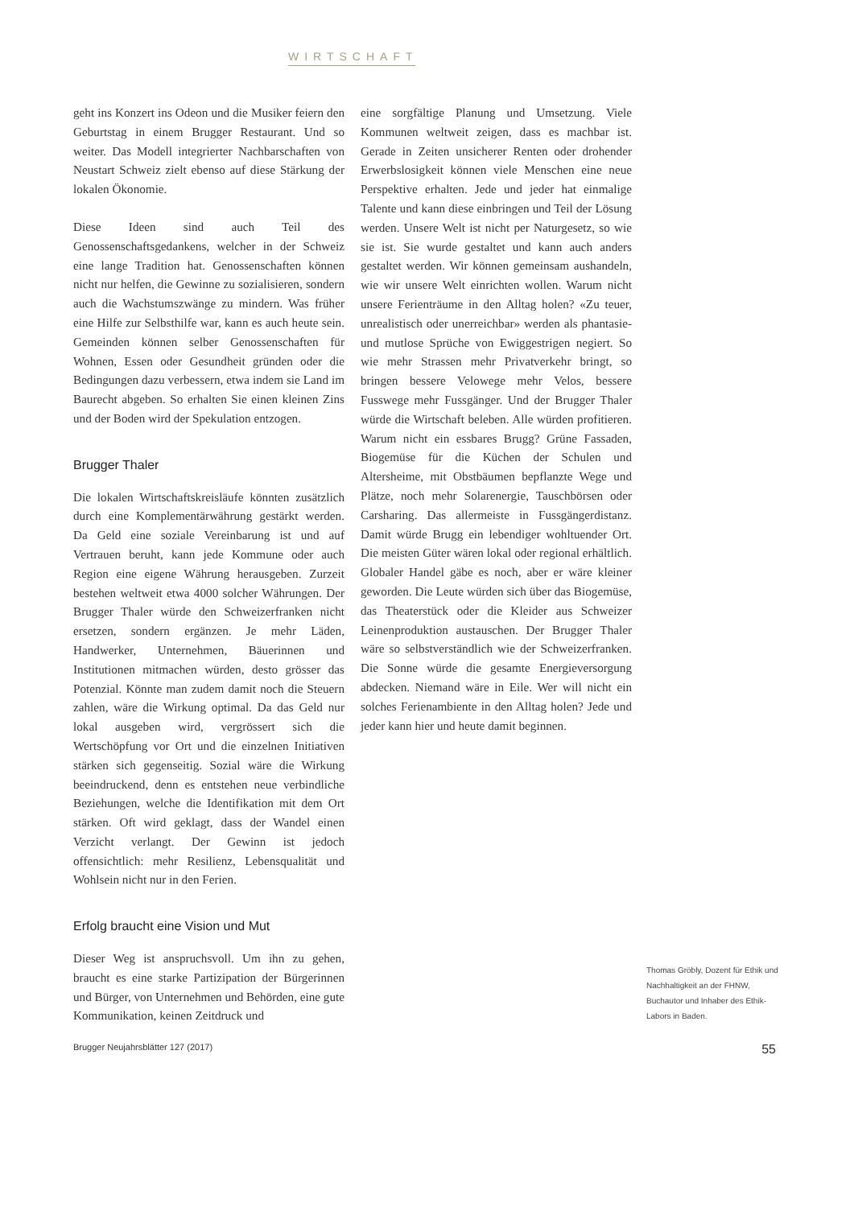WIRTSCHAFT
geht ins Konzert ins Odeon und die Musiker feiern den Geburtstag in einem Brugger Restaurant. Und so weiter. Das Modell integrierter Nachbarschaften von Neustart Schweiz zielt ebenso auf diese Stärkung der lokalen Ökonomie.
Diese Ideen sind auch Teil des Genossenschaftsgedankens, welcher in der Schweiz eine lange Tradition hat. Genossenschaften können nicht nur helfen, die Gewinne zu sozialisieren, sondern auch die Wachstumszwänge zu mindern. Was früher eine Hilfe zur Selbsthilfe war, kann es auch heute sein. Gemeinden können selber Genossenschaften für Wohnen, Essen oder Gesundheit gründen oder die Bedingungen dazu verbessern, etwa indem sie Land im Baurecht abgeben. So erhalten Sie einen kleinen Zins und der Boden wird der Spekulation entzogen.
Brugger Thaler
Die lokalen Wirtschaftskreisläufe könnten zusätzlich durch eine Komplementärwährung gestärkt werden. Da Geld eine soziale Vereinbarung ist und auf Vertrauen beruht, kann jede Kommune oder auch Region eine eigene Währung herausgeben. Zurzeit bestehen weltweit etwa 4000 solcher Währungen. Der Brugger Thaler würde den Schweizerfranken nicht ersetzen, sondern ergänzen. Je mehr Läden, Handwerker, Unternehmen, Bäuerinnen und Institutionen mitmachen würden, desto grösser das Potenzial. Könnte man zudem damit noch die Steuern zahlen, wäre die Wirkung optimal. Da das Geld nur lokal ausgeben wird, vergrössert sich die Wertschöpfung vor Ort und die einzelnen Initiativen stärken sich gegenseitig. Sozial wäre die Wirkung beeindruckend, denn es entstehen neue verbindliche Beziehungen, welche die Identifikation mit dem Ort stärken. Oft wird geklagt, dass der Wandel einen Verzicht verlangt. Der Gewinn ist jedoch offensichtlich: mehr Resilienz, Lebensqualität und Wohlsein nicht nur in den Ferien.
Erfolg braucht eine Vision und Mut
Dieser Weg ist anspruchsvoll. Um ihn zu gehen, braucht es eine starke Partizipation der Bürgerinnen und Bürger, von Unternehmen und Behörden, eine gute Kommunikation, keinen Zeitdruck und
eine sorgfältige Planung und Umsetzung. Viele Kommunen weltweit zeigen, dass es machbar ist. Gerade in Zeiten unsicherer Renten oder drohender Erwerbslosigkeit können viele Menschen eine neue Perspektive erhalten. Jede und jeder hat einmalige Talente und kann diese einbringen und Teil der Lösung werden. Unsere Welt ist nicht per Naturgesetz, so wie sie ist. Sie wurde gestaltet und kann auch anders gestaltet werden. Wir können gemeinsam aushandeln, wie wir unsere Welt einrichten wollen. Warum nicht unsere Ferienträume in den Alltag holen? «Zu teuer, unrealistisch oder unerreichbar» werden als phantasie- und mutlose Sprüche von Ewiggestrigen negiert. So wie mehr Strassen mehr Privatverkehr bringt, so bringen bessere Velowege mehr Velos, bessere Fusswege mehr Fussgänger. Und der Brugger Thaler würde die Wirtschaft beleben. Alle würden profitieren. Warum nicht ein essbares Brugg? Grüne Fassaden, Biogemüse für die Küchen der Schulen und Altersheime, mit Obstbäumen bepflanzte Wege und Plätze, noch mehr Solarenergie, Tauschbörsen oder Carsharing. Das allermeiste in Fussgängerdistanz. Damit würde Brugg ein lebendiger wohltuender Ort. Die meisten Güter wären lokal oder regional erhältlich. Globaler Handel gäbe es noch, aber er wäre kleiner geworden. Die Leute würden sich über das Biogemüse, das Theaterstück oder die Kleider aus Schweizer Leinenproduktion austauschen. Der Brugger Thaler wäre so selbstverständlich wie der Schweizerfranken. Die Sonne würde die gesamte Energieversorgung abdecken. Niemand wäre in Eile. Wer will nicht ein solches Ferienambiente in den Alltag holen? Jede und jeder kann hier und heute damit beginnen.
Thomas Gröbly, Dozent für Ethik und Nachhaltigkeit an der FHNW, Buchautor und Inhaber des Ethik-Labors in Baden.
Brugger Neujahrsblätter 127 (2017) 55